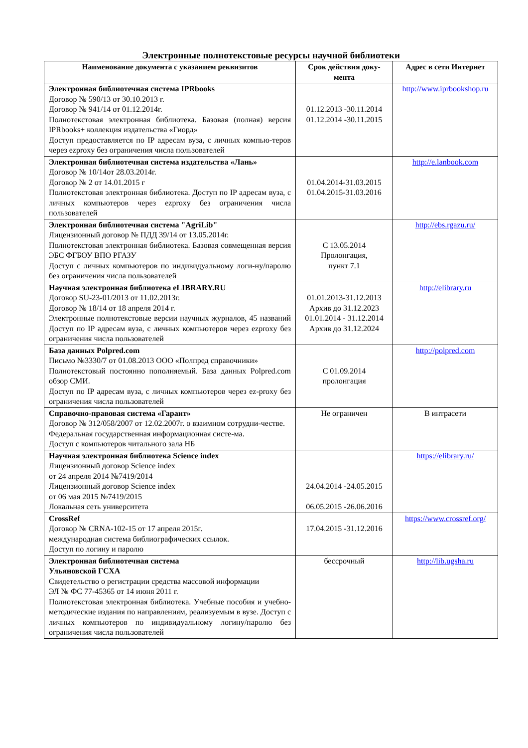Электронные полнотекстовые ресурсы научной библиотеки
| Наименование документа с указанием реквизитов | Срок действия доку-мента | Адрес в сети Интернет |
| --- | --- | --- |
| Электронная библиотечная система IPRbooks Договор № 590/13 от 30.10.2013 г. Договор № 941/14 от 01.12.2014г. Полнотекстовая электронная библиотека. Базовая (полная) версия IPRbooks+ коллекция издательства «Гиорд» Доступ предоставляется по IP адресам вуза, с личных компью-теров через ezproxy без ограничения числа пользователей | 01.12.2013 -30.11.2014 01.12.2014 -30.11.2015 | http://www.iprbookshop.ru |
| Электронная библиотечная система издательства «Лань» Договор № 10/14от 28.03.2014г. Договор № 2 от 14.01.2015 г Полнотекстовая электронная библиотека. Доступ по IP адресам вуза, с личных компьютеров через ezproxy без ограничения числа пользователей | 01.04.2014-31.03.2015 01.04.2015-31.03.2016 | http://e.lanbook.com |
| Электронная библиотечная система "AgriLib" Лицензионный договор № ПДД 39/14 от 13.05.2014г. Полнотекстовая электронная библиотека. Базовая совмещенная версия ЭБС ФГБОУ ВПО РГАЗУ Доступ с личных компьютеров по индивидуальному логи-ну/паролю без ограничения числа пользователей | С 13.05.2014 Пролонгация, пункт 7.1 | http://ebs.rgazu.ru/ |
| Научная электронная библиотека eLIBRARY.RU Договор SU-23-01/2013 от 11.02.2013г. Договор № 18/14 от 18 апреля 2014 г. Электронные полнотекстовые версии научных журналов, 45 названий Доступ по IP адресам вуза, с личных компьютеров через ezproxy без ограничения числа пользователей | 01.01.2013-31.12.2013 Архив до 31.12.2023 01.01.2014 - 31.12.2014 Архив до 31.12.2024 | http://elibrary.ru |
| База данных Polpred.com Письмо №3330/7 от 01.08.2013 ООО «Полпред справочники» Полнотекстовый постоянно пополняемый. База данных Polpred.com обзор СМИ. Доступ по IP адресам вуза, с личных компьютеров через ez-proxy без ограничения числа пользователей | С 01.09.2014 пролонгация | http://polpred.com |
| Справочно-правовая система «Гарант» Договор № 312/058/2007 от 12.02.2007г. о взаимном сотрудни-честве. Федеральная государственная информационная систе-ма. Доступ с компьютеров читального зала НБ | Не ограничен | В интрасети |
| Научная электронная библиотека Science index Лицензионный договор Science index от 24 апреля 2014 №7419/2014 Лицензионный договор Science index от 06 мая 2015 №7419/2015 Локальная сеть университета | 24.04.2014 -24.05.2015 06.05.2015 -26.06.2016 | https://elibrary.ru/ |
| CrossRef Договор № CRNA-102-15 от 17 апреля 2015г. международная система библиографических ссылок. Доступ по логину и паролю | 17.04.2015 -31.12.2016 | https://www.crossref.org/ |
| Электронная библиотечная система Ульяновской ГСХА Свидетельство о регистрации средства массовой информации ЭЛ № ФС 77-45365 от 14 июня 2011 г. Полнотекстовая электронная библиотека. Учебные пособия и учебно-методические издания по направлениям, реализуемым в вузе. Доступ с личных компьютеров по индивидуальному логину/паролю без ограничения числа пользователей | бессрочный | http://lib.ugsha.ru |